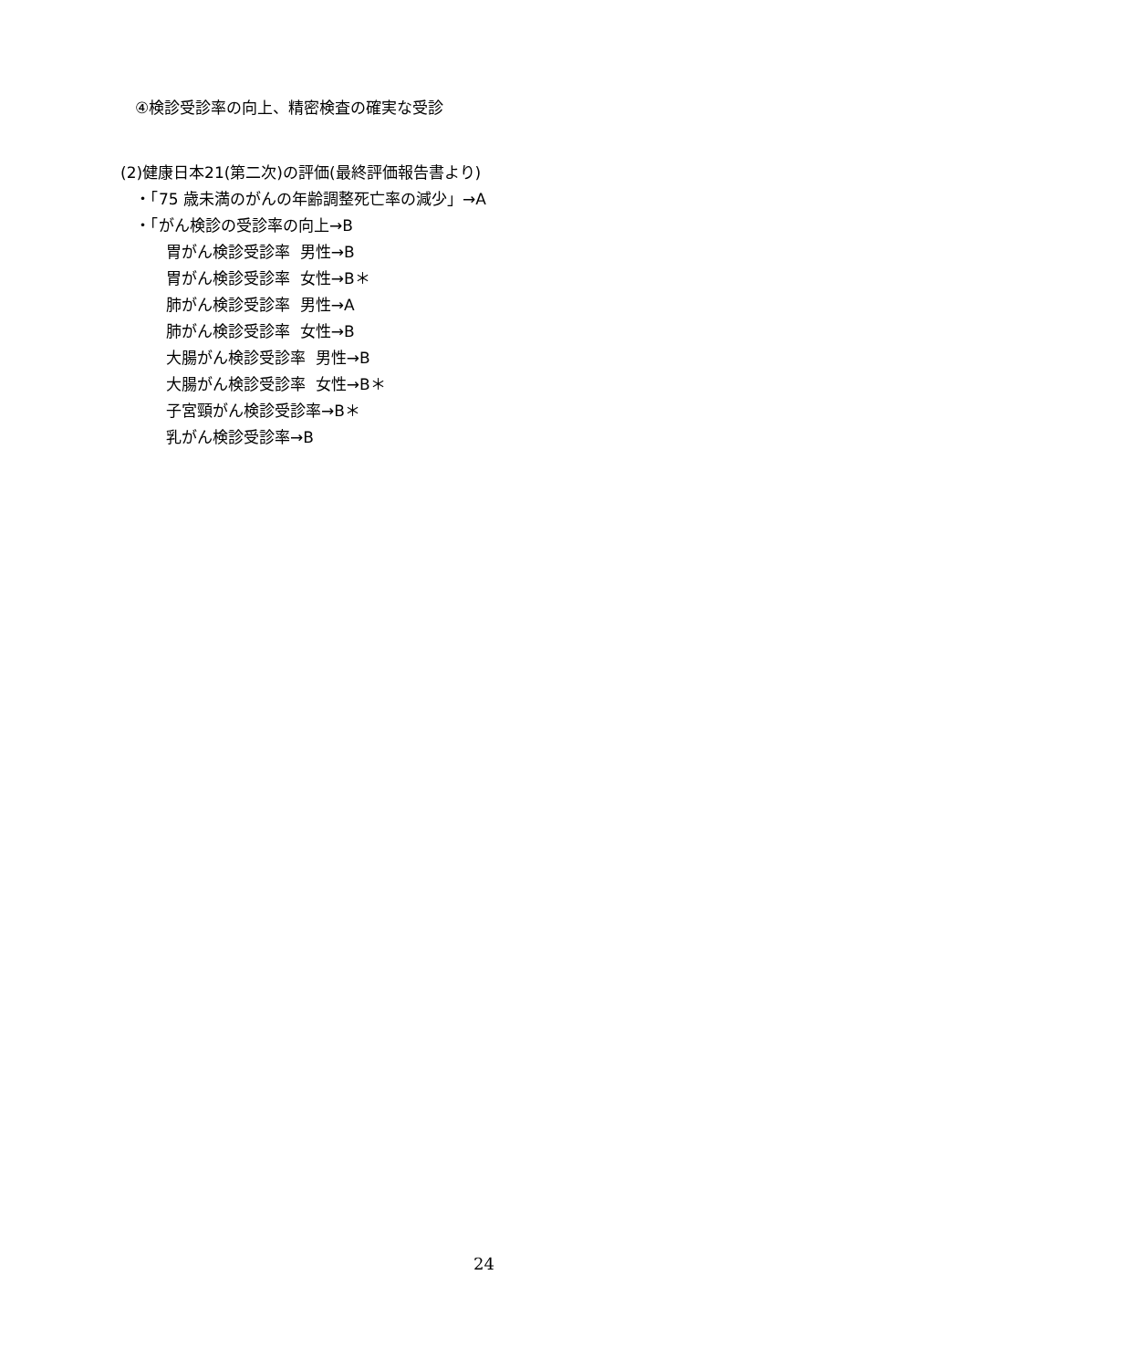④検診受診率の向上、精密検査の確実な受診
(2)健康日本21(第二次)の評価(最終評価報告書より)
・「75 歳未満のがんの年齢調整死亡率の減少」→A
・「がん検診の受診率の向上→B
胃がん検診受診率 男性→B
胃がん検診受診率 女性→B＊
肺がん検診受診率 男性→A
肺がん検診受診率 女性→B
大腸がん検診受診率 男性→B
大腸がん検診受診率 女性→B＊
子宮頸がん検診受診率→B＊
乳がん検診受診率→B
24